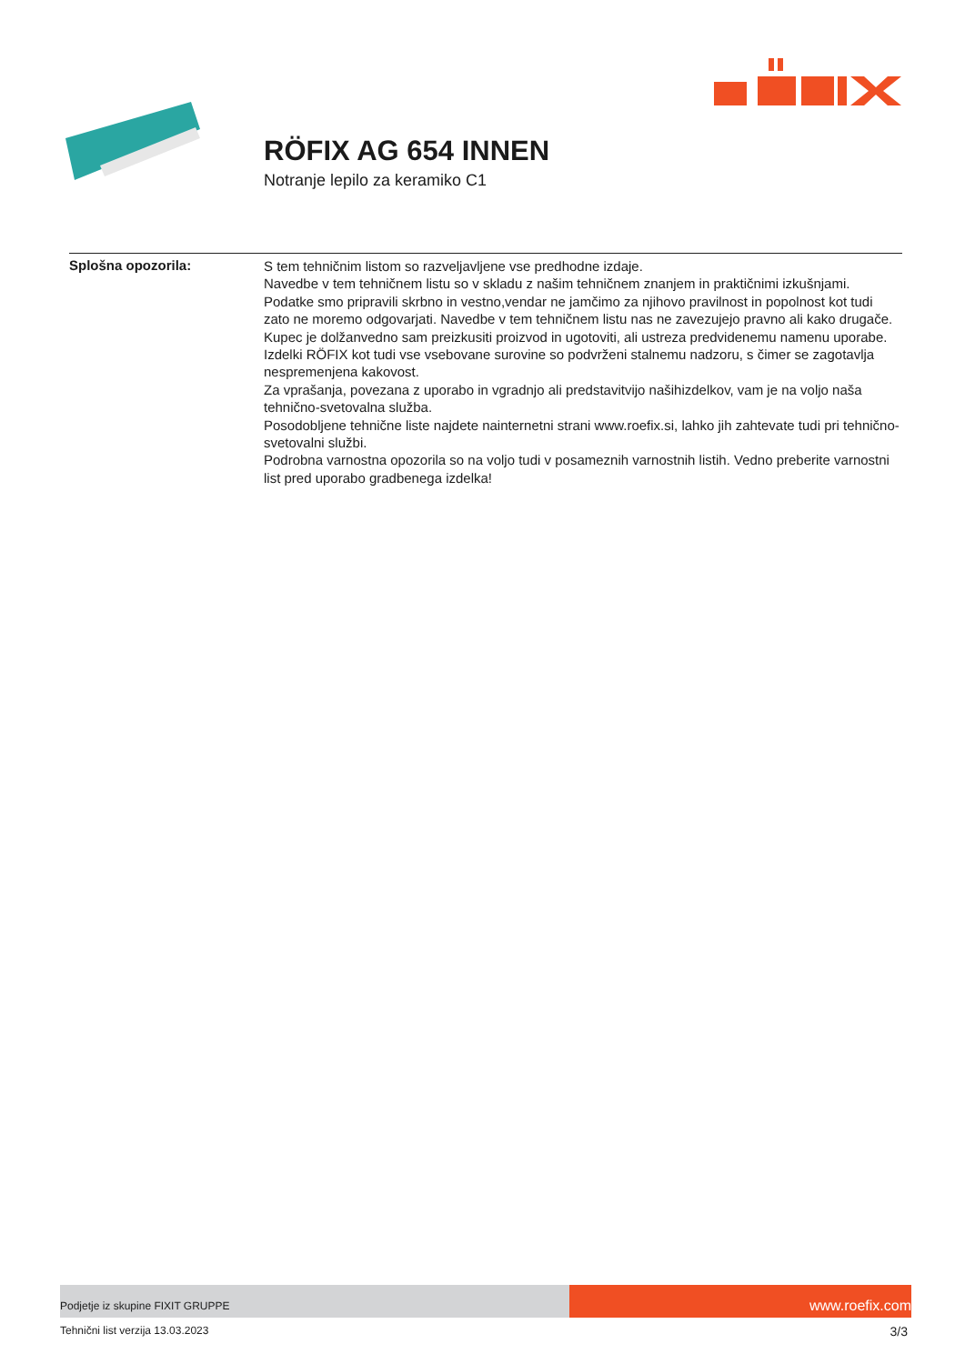RÖFIX AG 654 INNEN
Notranje lepilo za keramiko C1
Splošna opozorila:
S tem tehničnim listom so razveljavljene vse predhodne izdaje.
Navedbe v tem tehničnem listu so v skladu z našim tehničnem znanjem in praktičnimi izkušnjami. Podatke smo pripravili skrbno in vestno,vendar ne jamčimo za njihovo pravilnost in popolnost kot tudi zato ne moremo odgovarjati. Navedbe v tem tehničnem listu nas ne zavezujejo pravno ali kako drugače. Kupec je dolžanvedno sam preizkusiti proizvod in ugotoviti, ali ustreza predvidenemu namenu uporabe.
Izdelki RÖFIX kot tudi vse vsebovane surovine so podvrženi stalnemu nadzoru, s čimer se zagotavlja nespremenjena kakovost.
Za vprašanja, povezana z uporabo in vgradnjo ali predstavitvijo našihizdelkov, vam je na voljo naša tehnično-svetovalna služba.
Posodobljene tehnične liste najdete nainternetni strani www.roefix.si, lahko jih zahtevate tudi pri tehnično-svetovalni službi.
Podrobna varnostna opozorila so na voljo tudi v posameznih varnostnih listih. Vedno preberite varnostni list pred uporabo gradbenega izdelka!
Podjetje iz skupine FIXIT GRUPPE
www.roefix.com
Tehnični list verzija 13.03.2023 3/3